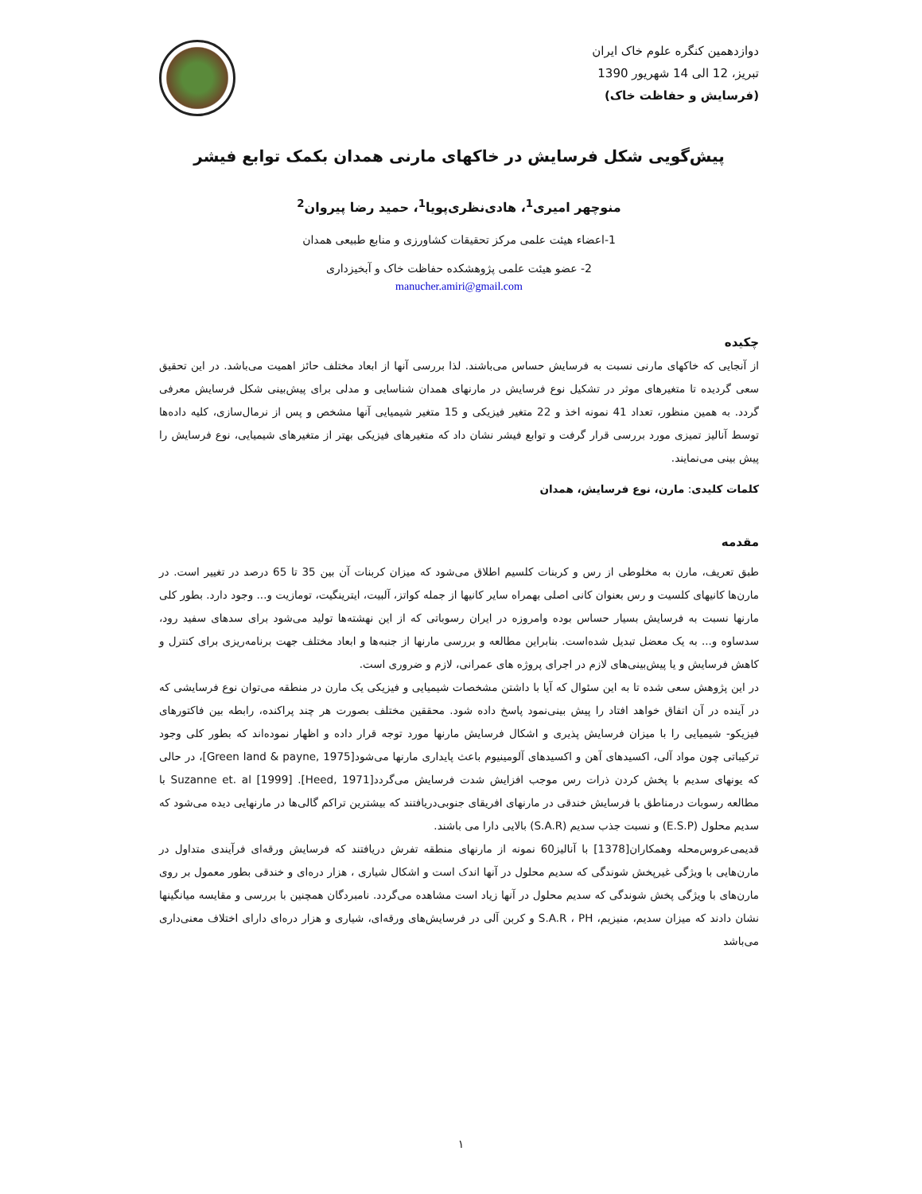دوازدهمین کنگره علوم خاک ایران
تبریز، 12 الی 14 شهریور 1390
(فرسایش و حفاظت خاک)
پیش‌گویی شکل فرسایش در خاکهای مارنی همدان بکمک توابع فیشر
منوچهر امیری<sup>1</sup>، هادی‌نظری‌پویا<sup>1</sup>، حمید رضا پیروان<sup>2</sup>
1-اعضاء هیئت علمی مرکز تحقیقات کشاورزی و منابع طبیعی همدان
2- عضو هیئت علمی پژوهشکده حفاظت خاک و آبخیزداری
manucher.amiri@gmail.com
چکیده
از آنجایی که خاکهای مارنی نسبت به فرسایش حساس می‌باشند. لذا بررسی آنها از ابعاد مختلف حائز اهمیت می‌باشد. در این تحقیق سعی گردیده تا متغیرهای موثر در تشکیل نوع فرسایش در مارنهای همدان شناسایی و مدلی برای پیش‌بینی شکل فرسایش معرفی گردد. به همین منظور، تعداد 41 نمونه اخذ و 22 متغیر فیزیکی و 15 متغیر شیمیایی آنها مشخص و پس از نرمال‌سازی، کلیه داده‌ها توسط آنالیز تمیزی مورد بررسی قرار گرفت و توابع فیشر نشان داد که متغیرهای فیزیکی بهتر از متغیرهای شیمیایی، نوع فرسایش را پیش بینی می‌نمایند.
کلمات کلیدی: مارن، نوع فرسایش، همدان
مقدمه
طبق تعریف، مارن به مخلوطی از رس و کربنات کلسیم اطلاق می‌شود که میزان کربنات آن بین 35 تا 65 درصد در تغییر است. در مارن‌ها کانیهای کلسیت و رس بعنوان کانی اصلی بهمراه سایر کانیها از جمله کواتز، آلبیت، ایترینگیت، تومازیت و... وجود دارد. بطور کلی مارنها نسبت به فرسایش بسیار حساس بوده وامروزه در ایران رسوباتی که از این نهشته‌ها تولید می‌شود برای سدهای سفید رود، سدساوه و... به یک معضل تبدیل شده‌است. بنابراین مطالعه و بررسی مارنها از جنبه‌ها و ابعاد مختلف جهت برنامه‌ریزی برای کنترل و کاهش فرسایش و یا پیش‌بینی‌های لازم در اجرای پروژه های عمرانی، لازم و ضروری است.
در این پژوهش سعی شده تا به این سئوال که آیا با داشتن مشخصات شیمیایی و فیزیکی یک مارن در منطقه می‌توان نوع فرسایشی که در آینده در آن اتفاق خواهد افتاد را پیش بینی‌نمود پاسخ داده شود. محققین مختلف بصورت هر چند پراکنده، رابطه بین فاکتورهای فیزیکو- شیمیایی را با میزان فرسایش پذیری و اشکال فرسایش مارنها مورد توجه قرار داده و اظهار نموده‌اند که بطور کلی وجود ترکیباتی چون مواد آلی، اکسیدهای آهن و اکسیدهای آلومینیوم باعث پایداری مارنها می‌شود[Green land & payne, 1975]، در حالی که یونهای سدیم با پخش کردن ذرات رس موجب افزایش شدت فرسایش می‌گردد[Heed, 1971]. Suzanne et. al [1999] با مطالعه رسوبات درمناطق با فرسایش خندقی در مارنهای افریقای جنوبی‌دریافتند که بیشترین تراکم گالی‌ها در مارنهایی دیده می‌شود که سدیم محلول (E.S.P) و نسبت جذب سدیم (S.A.R) بالایی دارا می باشند.
قدیمی‌عروس‌محله وهمکاران[1378] با آنالیز60 نمونه از مارنهای منطقه تفرش دریافتند که فرسایش ورقه‌ای فرآیندی متداول در مارن‌هایی با ویژگی غیرپخش شوندگی که سدیم محلول در آنها اندک است و اشکال شیاری ، هزار دره‌ای و خندقی بطور معمول بر روی مارن‌های با ویژگی پخش شوندگی که سدیم محلول در آنها زیاد است مشاهده می‌گردد. نامبردگان همچنین با بررسی و مقایسه میانگینها نشان دادند که میزان سدیم، منیزیم، S.A.R ، PH و کربن آلی در فرسایش‌های ورقه‌ای، شیاری و هزار دره‌ای دارای اختلاف معنی‌داری می‌باشد
۱